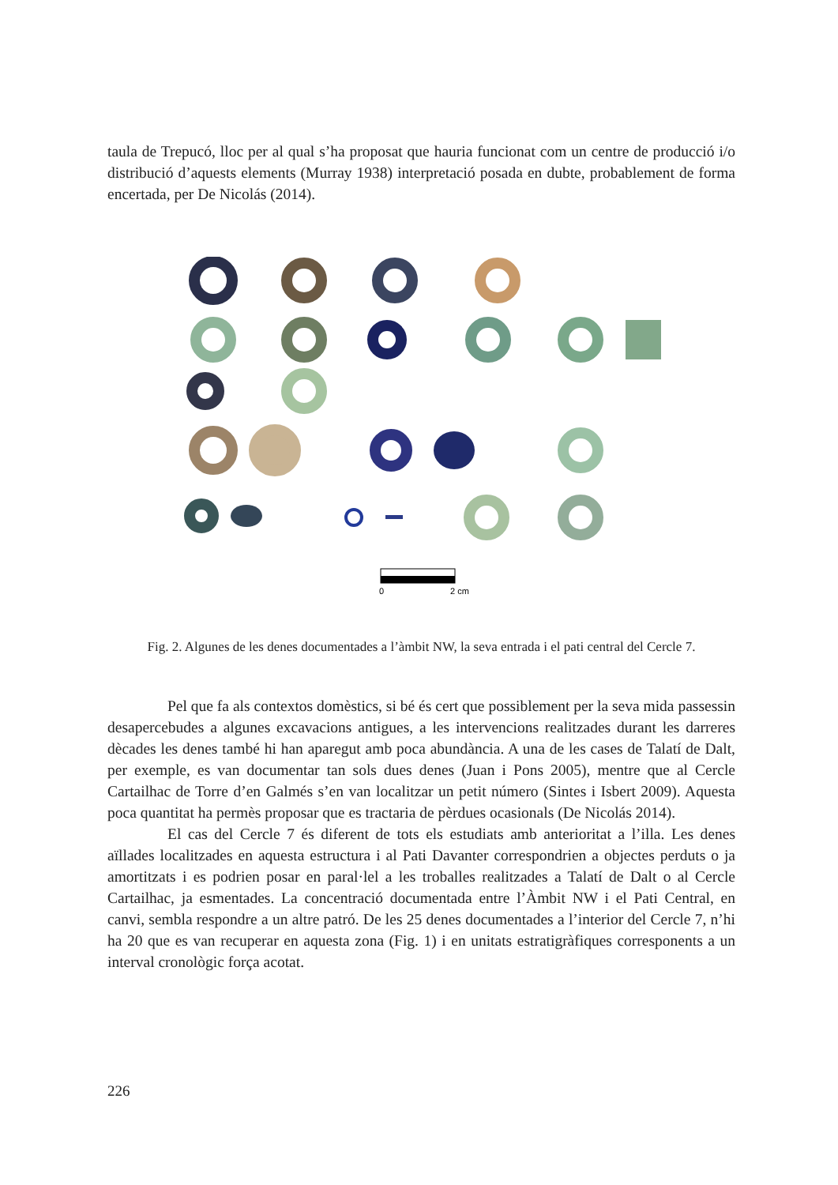taula de Trepucó, lloc per al qual s’ha proposat que hauria funcionat com un centre de producció i/o distribució d’aquests elements (Murray 1938) interpretació posada en dubte, probablement de forma encertada, per De Nicolás (2014).
0
2 cm
Fig. 2. Algunes de les denes documentades a l’àmbit NW, la seva entrada i el pati central del Cercle 7.
Pel que fa als contextos domèstics, si bé és cert que possiblement per la seva mida passessin desapercebudes a algunes excavacions antigues, a les intervencions realitzades durant les darreres dècades les denes també hi han aparegut amb poca abundància. A una de les cases de Talatí de Dalt, per exemple, es van documentar tan sols dues denes (Juan i Pons 2005), mentre que al Cercle Cartailhac de Torre d’en Galmés s’en van localitzar un petit número (Sintes i Isbert 2009). Aquesta poca quantitat ha permès proposar que es tractaria de pèrdues ocasionals (De Nicolás 2014).
El cas del Cercle 7 és diferent de tots els estudiats amb anterioritat a l’illa. Les denes aïllades localitzades en aquesta estructura i al Pati Davanter correspondrien a objectes perduts o ja amortitzats i es podrien posar en paral·lel a les troballes realitzades a Talatí de Dalt o al Cercle Cartailhac, ja esmentades. La concentració documentada entre l’Àmbit NW i el Pati Central, en canvi, sembla respondre a un altre patró. De les 25 denes documentades a l’interior del Cercle 7, n’hi ha 20 que es van recuperar en aquesta zona (Fig. 1) i en unitats estratigràfiques corresponents a un interval cronològic força acotat.
226